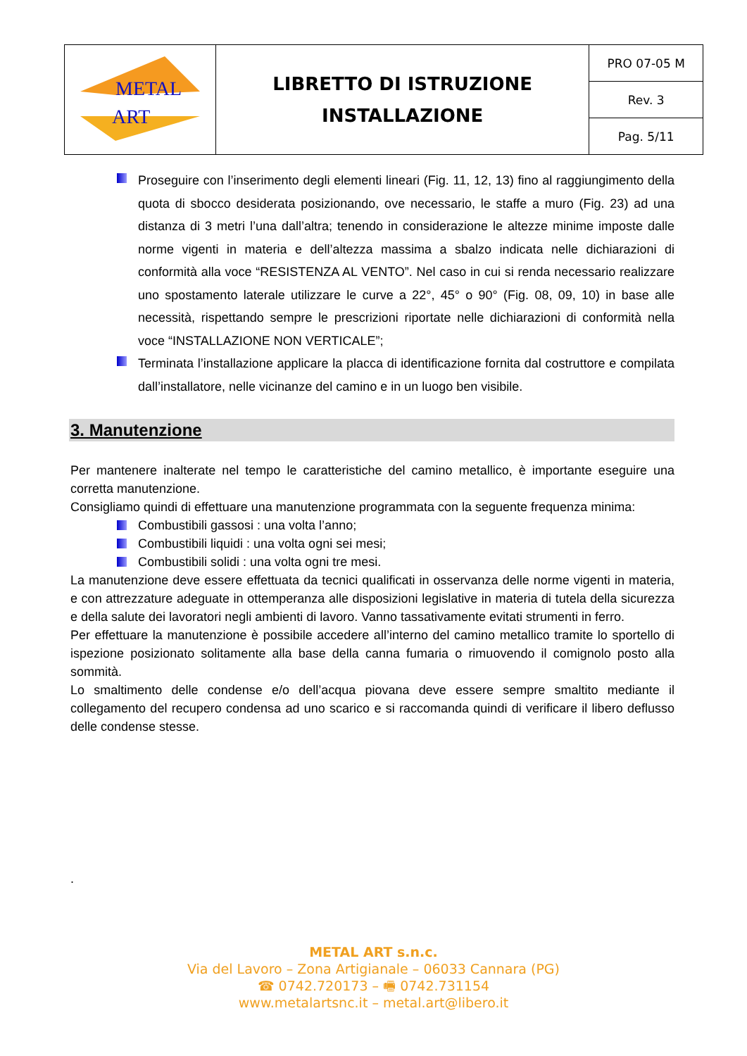| METAL ART | LIBRETTO DI ISTRUZIONE INSTALLAZIONE | PRO 07-05 M |
| | | Rev. 3 |
| | | Pag. 5/11 |
Proseguire con l’inserimento degli elementi lineari (Fig. 11, 12, 13) fino al raggiungimento della quota di sbocco desiderata posizionando, ove necessario, le staffe a muro (Fig. 23) ad una distanza di 3 metri l’una dall’altra; tenendo in considerazione le altezze minime imposte dalle norme vigenti in materia e dell’altezza massima a sbalzo indicata nelle dichiarazioni di conformità alla voce “RESISTENZA AL VENTO”. Nel caso in cui si renda necessario realizzare uno spostamento laterale utilizzare le curve a 22°, 45° o 90° (Fig. 08, 09, 10) in base alle necessità, rispettando sempre le prescrizioni riportate nelle dichiarazioni di conformità nella voce “INSTALLAZIONE NON VERTICALE”;
Terminata l’installazione applicare la placca di identificazione fornita dal costruttore e compilata dall’installatore, nelle vicinanze del camino e in un luogo ben visibile.
3. Manutenzione
Per mantenere inalterate nel tempo le caratteristiche del camino metallico, è importante eseguire una corretta manutenzione.
Consigliamo quindi di effettuare una manutenzione programmata con la seguente frequenza minima:
Combustibili gassosi : una volta l’anno;
Combustibili liquidi : una volta ogni sei mesi;
Combustibili solidi : una volta ogni tre mesi.
La manutenzione deve essere effettuata da tecnici qualificati in osservanza delle norme vigenti in materia, e con attrezzature adeguate in ottemperanza alle disposizioni legislative in materia di tutela della sicurezza e della salute dei lavoratori negli ambienti di lavoro. Vanno tassativamente evitati strumenti in ferro.
Per effettuare la manutenzione è possibile accedere all’interno del camino metallico tramite lo sportello di ispezione posizionato solitamente alla base della canna fumaria o rimuovendo il comignolo posto alla sommità.
Lo smaltimento delle condense e/o dell’acqua piovana deve essere sempre smaltito mediante il collegamento del recupero condensa ad uno scarico e si raccomanda quindi di verificare il libero deflusso delle condense stesse.
.
METAL ART s.n.c.
Via del Lavoro – Zona Artigianale – 06033 Cannara (PG)
☎ 0742.720173 – 🖷 0742.731154
www.metalartsnc.it – metal.art@libero.it